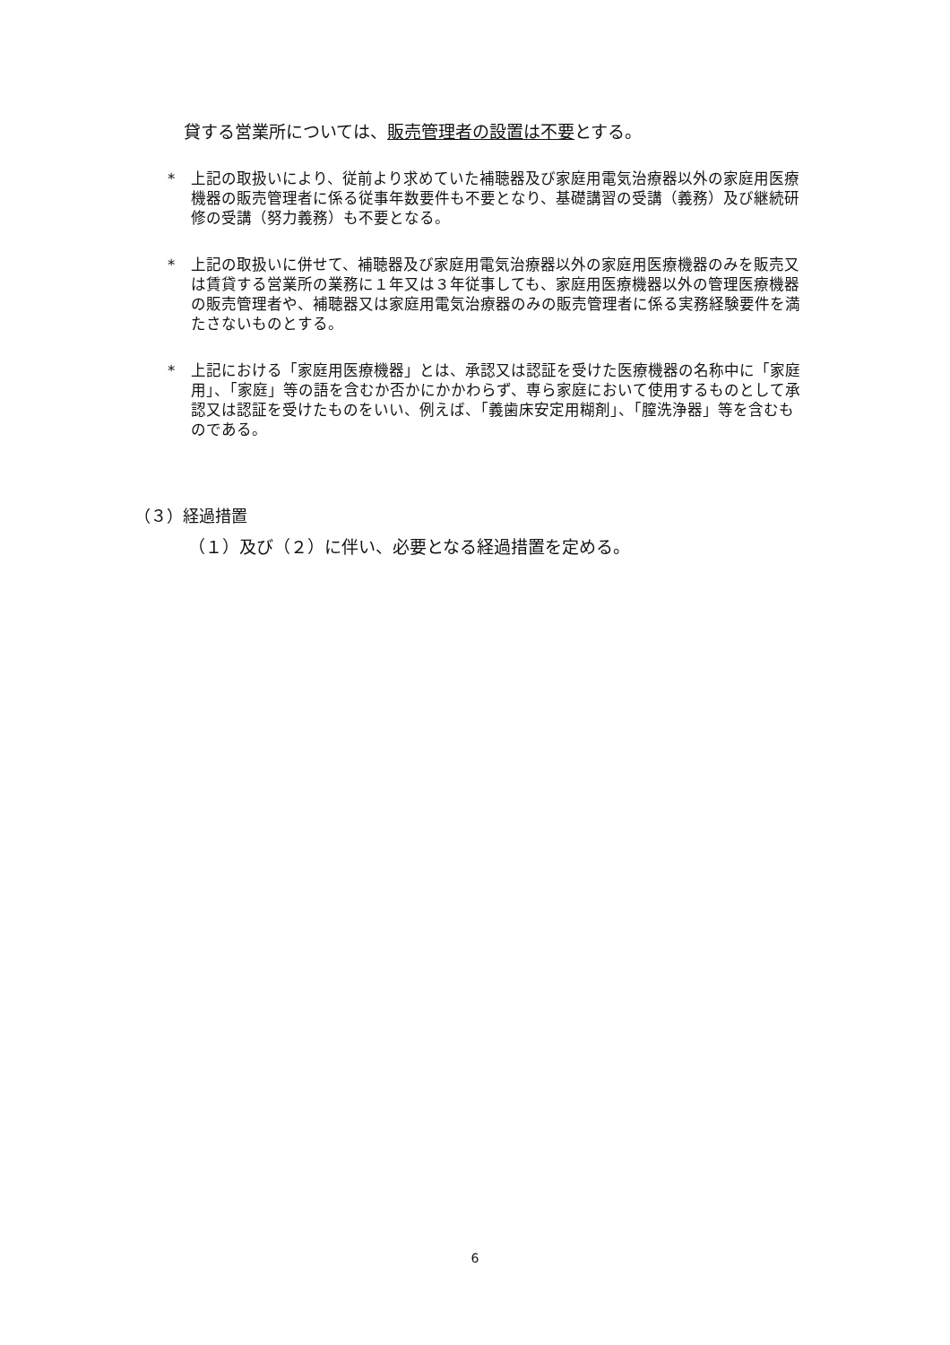貸する営業所については、販売管理者の設置は不要とする。
* 上記の取扱いにより、従前より求めていた補聴器及び家庭用電気治療器以外の家庭用医療機器の販売管理者に係る従事年数要件も不要となり、基礎講習の受講（義務）及び継続研修の受講（努力義務）も不要となる。
* 上記の取扱いに併せて、補聴器及び家庭用電気治療器以外の家庭用医療機器のみを販売又は賃貸する営業所の業務に１年又は３年従事しても、家庭用医療機器以外の管理医療機器の販売管理者や、補聴器又は家庭用電気治療器のみの販売管理者に係る実務経験要件を満たさないものとする。
* 上記における「家庭用医療機器」とは、承認又は認証を受けた医療機器の名称中に「家庭用」、「家庭」等の語を含むか否かにかかわらず、専ら家庭において使用するものとして承認又は認証を受けたものをいい、例えば、「義歯床安定用糊剤」、「膣洗浄器」等を含むものである。
（３）経過措置
（１）及び（２）に伴い、必要となる経過措置を定める。
6